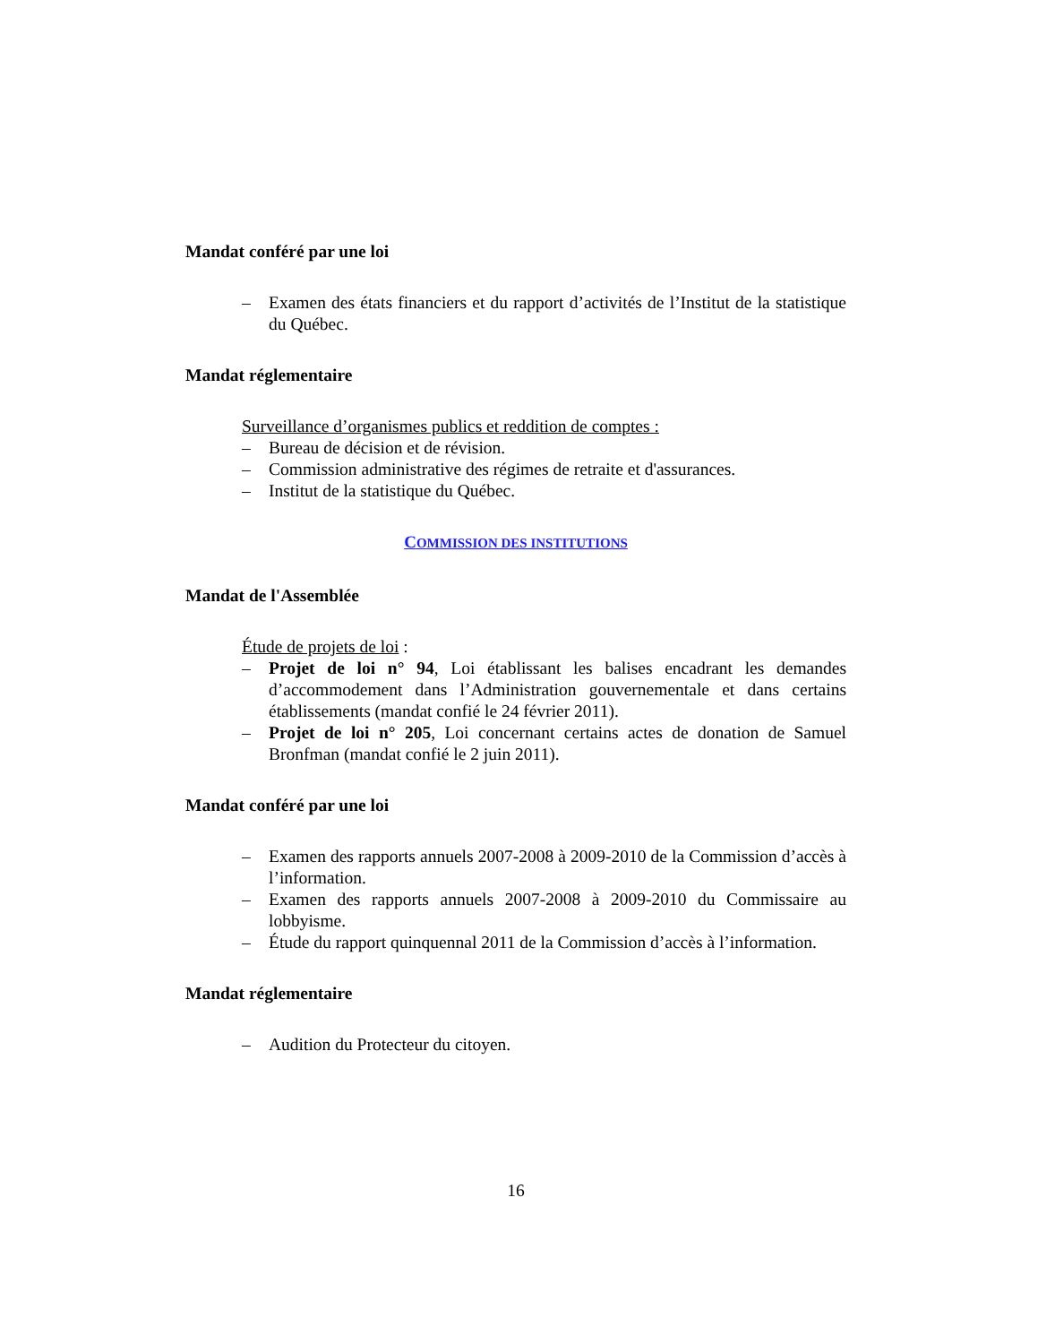Mandat conféré par une loi
– Examen des états financiers et du rapport d’activités de l’Institut de la statistique du Québec.
Mandat réglementaire
Surveillance d’organismes publics et reddition de comptes :
– Bureau de décision et de révision.
– Commission administrative des régimes de retraite et d'assurances.
– Institut de la statistique du Québec.
COMMISSION DES INSTITUTIONS
Mandat de l'Assemblée
Étude de projets de loi :
– Projet de loi n° 94, Loi établissant les balises encadrant les demandes d’accommodement dans l’Administration gouvernementale et dans certains établissements (mandat confié le 24 février 2011).
– Projet de loi n° 205, Loi concernant certains actes de donation de Samuel Bronfman (mandat confié le 2 juin 2011).
Mandat conféré par une loi
– Examen des rapports annuels 2007-2008 à 2009-2010 de la Commission d’accès à l’information.
– Examen des rapports annuels 2007-2008 à 2009-2010 du Commissaire au lobbyisme.
– Étude du rapport quinquennal 2011 de la Commission d’accès à l’information.
Mandat réglementaire
– Audition du Protecteur du citoyen.
16